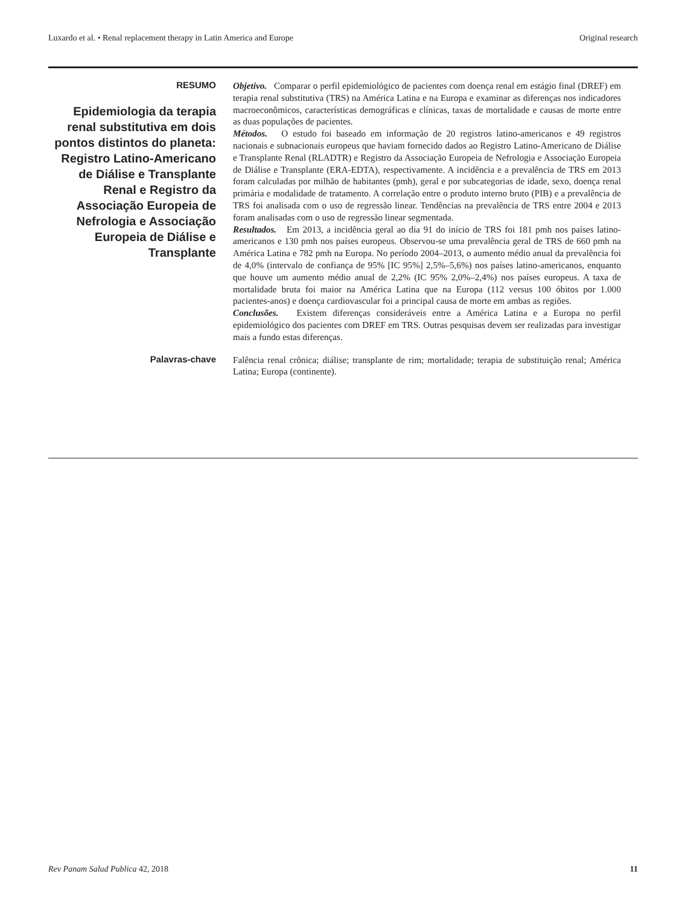Luxardo et al. • Renal replacement therapy in Latin America and Europe Original research
RESUMO
Epidemiologia da terapia renal substitutiva em dois pontos distintos do planeta: Registro Latino-Americano de Diálise e Transplante Renal e Registro da Associação Europeia de Nefrologia e Associação Europeia de Diálise e Transplante
Objetivo. Comparar o perfil epidemiológico de pacientes com doença renal em estágio final (DREF) em terapia renal substitutiva (TRS) na América Latina e na Europa e examinar as diferenças nos indicadores macroeconômicos, características demográficas e clínicas, taxas de mortalidade e causas de morte entre as duas populações de pacientes.
Métodos. O estudo foi baseado em informação de 20 registros latino-americanos e 49 registros nacionais e subnacionais europeus que haviam fornecido dados ao Registro Latino-Americano de Diálise e Transplante Renal (RLADTR) e Registro da Associação Europeia de Nefrologia e Associação Europeia de Diálise e Transplante (ERA-EDTA), respectivamente. A incidência e a prevalência de TRS em 2013 foram calculadas por milhão de habitantes (pmh), geral e por subcategorias de idade, sexo, doença renal primária e modalidade de tratamento. A correlação entre o produto interno bruto (PIB) e a prevalência de TRS foi analisada com o uso de regressão linear. Tendências na prevalência de TRS entre 2004 e 2013 foram analisadas com o uso de regressão linear segmentada.
Resultados. Em 2013, a incidência geral ao dia 91 do início de TRS foi 181 pmh nos países latino-americanos e 130 pmh nos países europeus. Observou-se uma prevalência geral de TRS de 660 pmh na América Latina e 782 pmh na Europa. No período 2004–2013, o aumento médio anual da prevalência foi de 4,0% (intervalo de confiança de 95% [IC 95%] 2,5%–5,6%) nos países latino-americanos, enquanto que houve um aumento médio anual de 2,2% (IC 95% 2,0%–2,4%) nos países europeus. A taxa de mortalidade bruta foi maior na América Latina que na Europa (112 versus 100 óbitos por 1.000 pacientes-anos) e doença cardiovascular foi a principal causa de morte em ambas as regiões.
Conclusões. Existem diferenças consideráveis entre a América Latina e a Europa no perfil epidemiológico dos pacientes com DREF em TRS. Outras pesquisas devem ser realizadas para investigar mais a fundo estas diferenças.
Palavras-chave
Falência renal crônica; diálise; transplante de rim; mortalidade; terapia de substituição renal; América Latina; Europa (continente).
Rev Panam Salud Publica 42, 2018 11